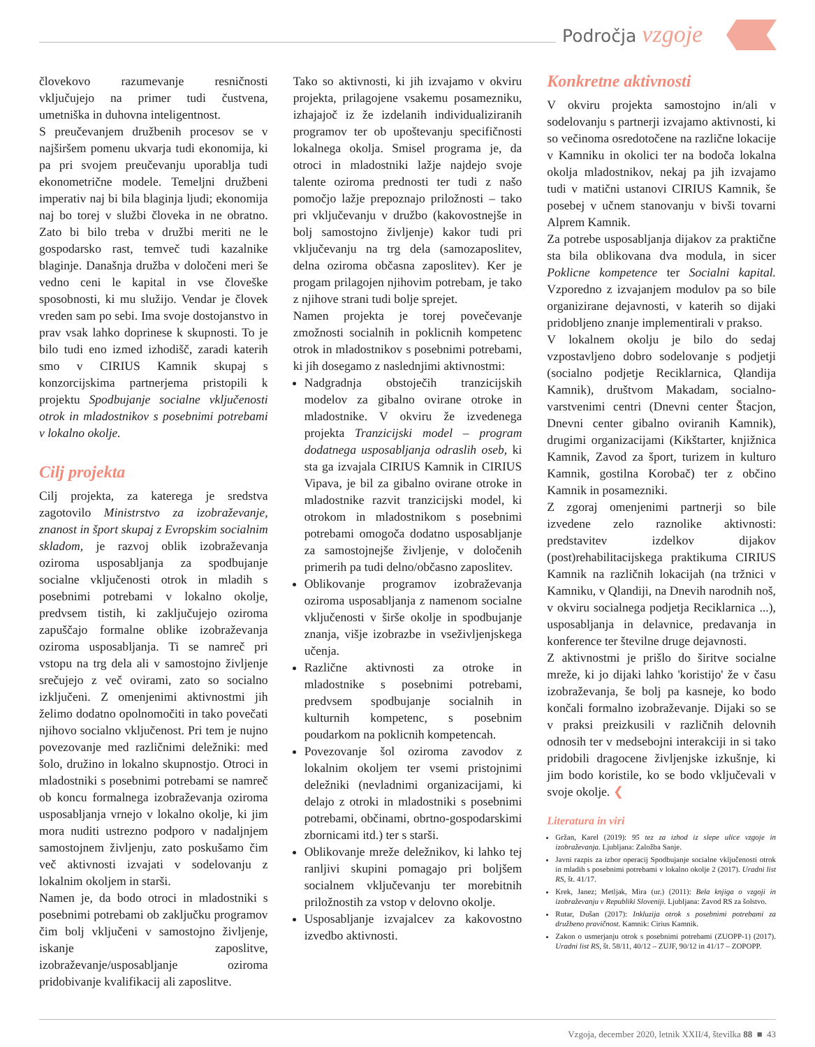Področja vzgoje
človekovo razumevanje resničnosti vključujejo na primer tudi čustvena, umetniška in duhovna inteligentnost.
S preučevanjem družbenih procesov se v najširšem pomenu ukvarja tudi ekonomija, ki pa pri svojem preučevanju uporablja tudi ekonometrične modele. Temeljni družbeni imperativ naj bi bila blaginja ljudi; ekonomija naj bo torej v službi človeka in ne obratno. Zato bi bilo treba v družbi meriti ne le gospodarsko rast, temveč tudi kazalnike blaginje. Današnja družba v določeni meri še vedno ceni le kapital in vse človeške sposobnosti, ki mu služijo. Vendar je človek vreden sam po sebi. Ima svoje dostojanstvo in prav vsak lahko doprinese k skupnosti. To je bilo tudi eno izmed izhodišč, zaradi katerih smo v CIRIUS Kamnik skupaj s konzorcijskima partnerjema pristopili k projektu Spodbujanje socialne vključenosti otrok in mladostnikov s posebnimi potrebami v lokalno okolje.
Cilj projekta
Cilj projekta, za katerega je sredstva zagotovilo Ministrstvo za izobraževanje, znanost in šport skupaj z Evropskim socialnim skladom, je razvoj oblik izobraževanja oziroma usposabljanja za spodbujanje socialne vključenosti otrok in mladih s posebnimi potrebami v lokalno okolje, predvsem tistih, ki zaključujejo oziroma zapuščajo formalne oblike izobraževanja oziroma usposabljanja. Ti se namreč pri vstopu na trg dela ali v samostojno življenje srečujejo z več ovirami, zato so socialno izključeni. Z omenjenimi aktivnostmi jih želimo dodatno opolnomočiti in tako povečati njihovo socialno vključenost. Pri tem je nujno povezovanje med različnimi deležniki: med šolo, družino in lokalno skupnostjo. Otroci in mladostniki s posebnimi potrebami se namreč ob koncu formalnega izobraževanja oziroma usposabljanja vrnejo v lokalno okolje, ki jim mora nuditi ustrezno podporo v nadaljnjem samostojnem življenju, zato poskušamo čim več aktivnosti izvajati v sodelovanju z lokalnim okoljem in starši.
Namen je, da bodo otroci in mladostniki s posebnimi potrebami ob zaključku programov čim bolj vključeni v samostojno življenje, iskanje zaposlitve, izobraževanje/usposabljanje oziroma pridobivanje kvalifikacij ali zaposlitve.
Tako so aktivnosti, ki jih izvajamo v okviru projekta, prilagojene vsakemu posamezniku, izhajajoč iz že izdelanih individualiziranih programov ter ob upoštevanju specifičnosti lokalnega okolja. Smisel programa je, da otroci in mladostniki lažje najdejo svoje talente oziroma prednosti ter tudi z našo pomočjo lažje prepoznajo priložnosti – tako pri vključevanju v družbo (kakovostnejše in bolj samostojno življenje) kakor tudi pri vključevanju na trg dela (samozaposlitev, delna oziroma občasna zaposlitev). Ker je progam prilagojen njihovim potrebam, je tako z njihove strani tudi bolje sprejet.
Namen projekta je torej povečevanje zmožnosti socialnih in poklicnih kompetenc otrok in mladostnikov s posebnimi potrebami, ki jih dosegamo z naslednjimi aktivnostmi:
Nadgradnja obstoječih tranzicijskih modelov za gibalno ovirane otroke in mladostnike. V okviru že izvedenega projekta Tranzicijski model – program dodatnega usposabljanja odraslih oseb, ki sta ga izvajala CIRIUS Kamnik in CIRIUS Vipava, je bil za gibalno ovirane otroke in mladostnike razvit tranzicijski model, ki otrokom in mladostnikom s posebnimi potrebami omogoča dodatno usposabljanje za samostojnejše življenje, v določenih primerih pa tudi delno/občasno zaposlitev.
Oblikovanje programov izobraževanja oziroma usposabljanja z namenom socialne vključenosti v širše okolje in spodbujanje znanja, višje izobrazbe in vseživljenjskega učenja.
Različne aktivnosti za otroke in mladostnike s posebnimi potrebami, predvsem spodbujanje socialnih in kulturnih kompetenc, s posebnim poudarkom na poklicnih kompetencah.
Povezovanje šol oziroma zavodov z lokalnim okoljem ter vsemi pristojnimi deležniki (nevladnimi organizacijami, ki delajo z otroki in mladostniki s posebnimi potrebami, občinami, obrtno-gospodarskimi zbornicami itd.) ter s starši.
Oblikovanje mreže deležnikov, ki lahko tej ranljivi skupini pomagajo pri boljšem socialnem vključevanju ter morebitnih priložnostih za vstop v delovno okolje.
Usposabljanje izvajalcev za kakovostno izvedbo aktivnosti.
Konkretne aktivnosti
V okviru projekta samostojno in/ali v sodelovanju s partnerji izvajamo aktivnosti, ki so večinoma osredotočene na različne lokacije v Kamniku in okolici ter na bodoča lokalna okolja mladostnikov, nekaj pa jih izvajamo tudi v matični ustanovi CIRIUS Kamnik, še posebej v učnem stanovanju v bivši tovarni Alprem Kamnik.
Za potrebe usposabljanja dijakov za praktične sta bila oblikovana dva modula, in sicer Poklicne kompetence ter Socialni kapital. Vzporedno z izvajanjem modulov pa so bile organizirane dejavnosti, v katerih so dijaki pridobljeno znanje implementirali v prakso.
V lokalnem okolju je bilo do sedaj vzpostavljeno dobro sodelovanje s podjetji (socialno podjetje Reciklarnica, Qlandija Kamnik), društvom Makadam, socialno-varstvenimi centri (Dnevni center Štacjon, Dnevni center gibalno oviranih Kamnik), drugimi organizacijami (Kikštarter, knjižnica Kamnik, Zavod za šport, turizem in kulturo Kamnik, gostilna Korobač) ter z občino Kamnik in posamezniki.
Z zgoraj omenjenimi partnerji so bile izvedene zelo raznolike aktivnosti: predstavitev izdelkov dijakov (post)rehabilitacijskega praktikuma CIRIUS Kamnik na različnih lokacijah (na tržnici v Kamniku, v Qlandiji, na Dnevih narodnih noš, v okviru socialnega podjetja Reciklarnica ...), usposabljanja in delavnice, predavanja in konference ter številne druge dejavnosti.
Z aktivnostmi je prišlo do širitve socialne mreže, ki jo dijaki lahko 'koristijo' že v času izobraževanja, še bolj pa kasneje, ko bodo končali formalno izobraževanje. Dijaki so se v praksi preizkusili v različnih delovnih odnosih ter v medsebojni interakciji in si tako pridobili dragocene življenjske izkušnje, ki jim bodo koristile, ko se bodo vključevali v svoje okolje. ❮
Literatura in viri
Gržan, Karel (2019): 95 tez za izhod iz slepe ulice vzgoje in izobraževanja. Ljubljana: Založba Sanje.
Javni razpis za izbor operacij Spodbujanje socialne vključenosti otrok in mladih s posebnimi potrebami v lokalno okolje 2 (2017). Uradni list RS, št. 41/17.
Krek, Janez; Metljak, Mira (ur.) (2011): Bela knjiga o vzgoji in izobraževanju v Republiki Sloveniji. Ljubljana: Zavod RS za šolstvo.
Rutar, Dušan (2017): Inkluzija otrok s posebnimi potrebami za družbeno pravičnost. Kamnik: Cirius Kamnik.
Zakon o usmerjanju otrok s posebnimi potrebami (ZUOPP-1) (2017). Uradni list RS, št. 58/11, 40/12 – ZUJF, 90/12 in 41/17 – ZOPOPP.
Vzgoja, december 2020, letnik XXII/4, številka 88 ■ 43